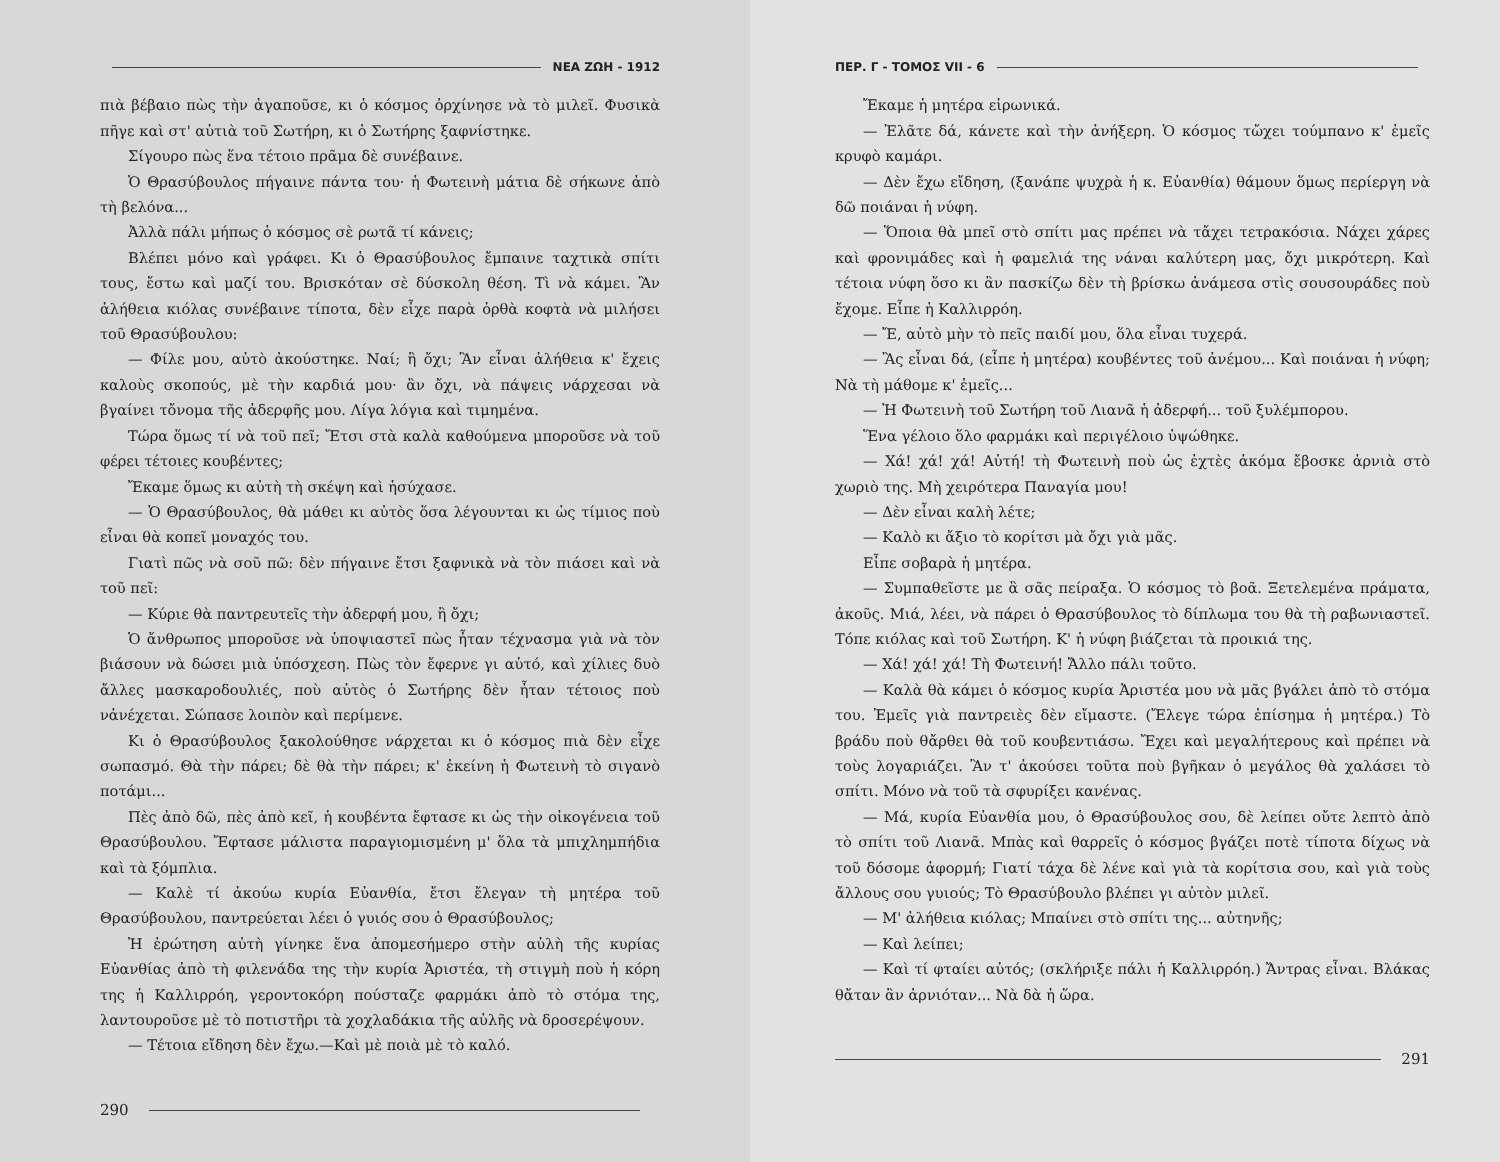ΝΕΑ ΖΩΗ - 1912
πιὰ βέβαιο πὼς τὴν ἀγαποῦσε, κι ὁ κόσμος ὀρχίνησε νὰ τὸ μιλεῖ. Φυσικὰ πῆγε καὶ στ' αὐτιὰ τοῦ Σωτήρη, κι ὁ Σωτήρης ξαφνίστηκε.
Σίγουρο πὼς ἕνα τέτοιο πρᾶμα δὲ συνέβαινε.
Ὁ Θρασύβουλος πήγαινε πάντα του· ἡ Φωτεινὴ μάτια δὲ σήκωνε ἀπὸ τὴ βελόνα...
Ἀλλὰ πάλι μήπως ὁ κόσμος σὲ ρωτᾶ τί κάνεις;
Βλέπει μόνο καὶ γράφει. Κι ὁ Θρασύβουλος ἔμπαινε ταχτικὰ σπίτι τους, ἔστω καὶ μαζί του. Βρισκόταν σὲ δύσκολη θέση. Τὶ νὰ κάμει. Ἂν ἀλήθεια κιόλας συνέβαινε τίποτα, δὲν εἶχε παρὰ ὀρθὰ κοφτὰ νὰ μιλήσει τοῦ Θρασύβουλου:
— Φίλε μου, αὐτὸ ἀκούστηκε. Ναί; ἢ ὄχι; Ἂν εἶναι ἀλήθεια κ' ἔχεις καλοὺς σκοπούς, μὲ τὴν καρδιά μου· ἂν ὄχι, νὰ πάψεις νάρχεσαι νὰ βγαίνει τὄνομα τῆς ἀδερφῆς μου. Λίγα λόγια καὶ τιμημένα.
Τώρα ὅμως τί νὰ τοῦ πεῖ; Ἔτσι στὰ καλὰ καθούμενα μποροῦσε νὰ τοῦ φέρει τέτοιες κουβέντες;
Ἔκαμε ὅμως κι αὐτὴ τὴ σκέψη καὶ ἡσύχασε.
— Ὁ Θρασύβουλος, θὰ μάθει κι αὐτὸς ὅσα λέγουνται κι ὡς τίμιος ποὺ εἶναι θὰ κοπεῖ μοναχός του.
Γιατὶ πῶς νὰ σοῦ πῶ: δὲν πήγαινε ἔτσι ξαφνικὰ νὰ τὸν πιάσει καὶ νὰ τοῦ πεῖ:
— Κύριε θὰ παντρευτεῖς τὴν ἀδερφή μου, ἢ ὄχι;
Ὁ ἄνθρωπος μποροῦσε νὰ ὑποψιαστεῖ πὼς ἦταν τέχνασμα γιὰ νὰ τὸν βιάσουν νὰ δώσει μιὰ ὑπόσχεση. Πὼς τὸν ἔφερνε γι αὐτό, καὶ χίλιες δυὸ ἄλλες μασκαροδουλιές, ποὺ αὐτὸς ὁ Σωτήρης δὲν ἦταν τέτοιος ποὺ νἀνέχεται. Σώπασε λοιπὸν καὶ περίμενε.
Κι ὁ Θρασύβουλος ξακολούθησε νάρχεται κι ὁ κόσμος πιὰ δὲν εἶχε σωπασμό. Θὰ τὴν πάρει; δὲ θὰ τὴν πάρει; κ' ἐκείνη ἡ Φωτεινὴ τὸ σιγανὸ ποτάμι...
Πὲς ἀπὸ δῶ, πὲς ἀπὸ κεῖ, ἡ κουβέντα ἔφτασε κι ὡς τὴν οἰκογένεια τοῦ Θρασύβουλου. Ἔφτασε μάλιστα παραγιομισμένη μ' ὅλα τὰ μπιχλημπήδια καὶ τὰ ξόμπλια.
— Καλὲ τί ἀκούω κυρία Εὐανθία, ἔτσι ἔλεγαν τὴ μητέρα τοῦ Θρασύβουλου, παντρεύεται λέει ὁ γυιός σου ὁ Θρασύβουλος;
Ἡ ἐρώτηση αὐτὴ γίνηκε ἕνα ἀπομεσήμερο στὴν αὐλὴ τῆς κυρίας Εὐανθίας ἀπὸ τὴ φιλενάδα της τὴν κυρία Ἀριστέα, τὴ στιγμὴ ποὺ ἡ κόρη της ἡ Καλλιρρόη, γεροντοκόρη πούσταζε φαρμάκι ἀπὸ τὸ στόμα της, λαντουροῦσε μὲ τὸ ποτιστῆρι τὰ χοχλαδάκια τῆς αὐλῆς νὰ δροσερέψουν.
— Τέτοια εἴδηση δὲν ἔχω.—Καὶ μὲ ποιὰ μὲ τὸ καλό.
290
ΠΕΡ. Γ - ΤΟΜΟΣ VII - 6
Ἔκαμε ἡ μητέρα εἰρωνικά.
— Ἐλᾶτε δά, κάνετε καὶ τὴν ἀνήξερη. Ὁ κόσμος τὤχει τούμπανο κ' ἐμεῖς κρυφὸ καμάρι.
— Δὲν ἔχω εἴδηση, (ξανάπε ψυχρὰ ἡ κ. Εὐανθία) θάμουν ὅμως περίεργη νὰ δῶ ποιάναι ἡ νύφη.
— Ὅποια θὰ μπεῖ στὸ σπίτι μας πρέπει νὰ τἄχει τετρακόσια. Νάχει χάρες καὶ φρονιμάδες καὶ ἡ φαμελιά της νάναι καλύτερη μας, ὄχι μικρότερη. Καὶ τέτοια νύφη ὅσο κι ἂν πασκίζω δὲν τὴ βρίσκω ἀνάμεσα στὶς σουσουράδες ποὺ ἔχομε. Εἶπε ἡ Καλλιρρόη.
— Ἔ, αὐτὸ μὴν τὸ πεῖς παιδί μου, ὅλα εἶναι τυχερά.
— Ἂς εἶναι δά, (εἶπε ἡ μητέρα) κουβέντες τοῦ ἀνέμου... Καὶ ποιάναι ἡ νύφη; Νὰ τὴ μάθομε κ' ἐμεῖς...
— Ἡ Φωτεινὴ τοῦ Σωτήρη τοῦ Λιανᾶ ἡ ἀδερφή... τοῦ ξυλέμπορου.
Ἕνα γέλοιο ὅλο φαρμάκι καὶ περιγέλοιο ὑψώθηκε.
— Χά! χά! χά! Αὐτή! τὴ Φωτεινὴ ποὺ ὡς ἐχτὲς ἀκόμα ἔβοσκε ἀρνιὰ στὸ χωριὸ της. Μὴ χειρότερα Παναγία μου!
— Δὲν εἶναι καλὴ λέτε;
— Καλὸ κι ἄξιο τὸ κορίτσι μὰ ὄχι γιὰ μᾶς.
Εἶπε σοβαρὰ ἡ μητέρα.
— Συμπαθεῖστε με ἃ σᾶς πείραξα. Ὁ κόσμος τὸ βοᾶ. Ξετελεμένα πράματα, ἀκοῦς. Μιά, λέει, νὰ πάρει ὁ Θρασύβουλος τὸ δίπλωμα του θὰ τὴ ραβωνιαστεῖ. Τόπε κιόλας καὶ τοῦ Σωτήρη. Κ' ἡ νύφη βιάζεται τὰ προικιά της.
— Χά! χά! χά! Τὴ Φωτεινή! Ἄλλο πάλι τοῦτο.
— Καλὰ θὰ κάμει ὁ κόσμος κυρία Ἀριστέα μου νὰ μᾶς βγάλει ἀπὸ τὸ στόμα του. Ἐμεῖς γιὰ παντρειὲς δὲν εἴμαστε. (Ἔλεγε τώρα ἐπίσημα ἡ μητέρα.) Τὸ βράδυ ποὺ θἄρθει θὰ τοῦ κουβεντιάσω. Ἔχει καὶ μεγαλήτερους καὶ πρέπει νὰ τοὺς λογαριάζει. Ἂν τ' ἀκούσει τοῦτα ποὺ βγῆκαν ὁ μεγάλος θὰ χαλάσει τὸ σπίτι. Μόνο νὰ τοῦ τὰ σφυρίξει κανένας.
— Μά, κυρία Εὐανθία μου, ὁ Θρασύβουλος σου, δὲ λείπει οὔτε λεπτὸ ἀπὸ τὸ σπίτι τοῦ Λιανᾶ. Μπὰς καὶ θαρρεῖς ὁ κόσμος βγάζει ποτὲ τίποτα δίχως νὰ τοῦ δόσομε ἀφορμή; Γιατί τάχα δὲ λένε καὶ γιὰ τὰ κορίτσια σου, καὶ γιὰ τοὺς ἄλλους σου γυιούς; Τὸ Θρασύβουλο βλέπει γι αὐτὸν μιλεῖ.
— Μ' ἀλήθεια κιόλας; Μπαίνει στὸ σπίτι της... αὐτηνῆς;
— Καὶ λείπει;
— Καὶ τί φταίει αὐτός; (σκλήριξε πάλι ἡ Καλλιρρόη.) Ἄντρας εἶναι. Βλάκας θἄταν ἂν ἀρνιόταν... Νὰ δὰ ἡ ὥρα.
291